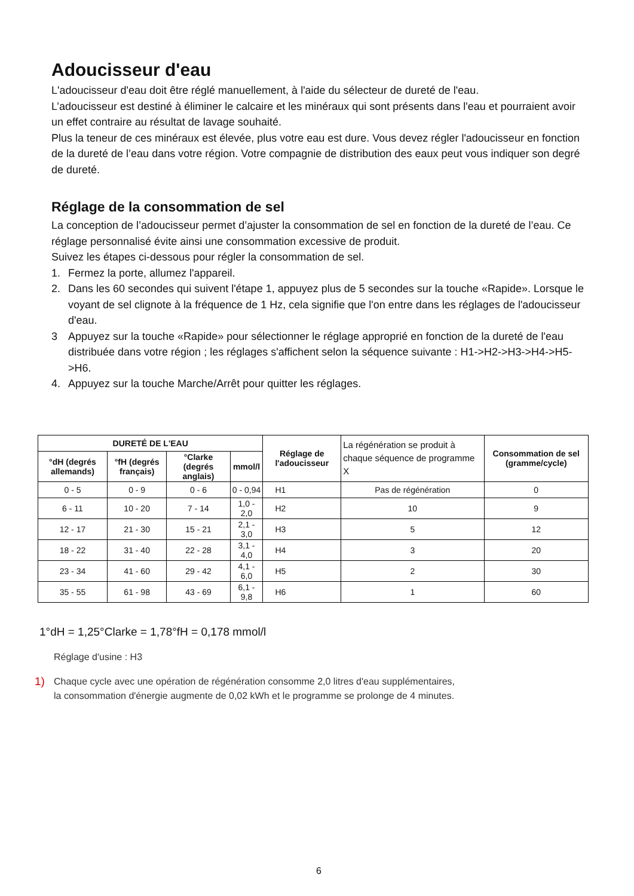Adoucisseur d'eau
L'adoucisseur d'eau doit être réglé manuellement, à l'aide du sélecteur de dureté de l'eau.
L’adoucisseur est destiné à éliminer le calcaire et les minéraux qui sont présents dans l'eau et pourraient avoir un effet contraire au résultat de lavage souhaité.
Plus la teneur de ces minéraux est élevée, plus votre eau est dure. Vous devez régler l'adoucisseur en fonction de la dureté de l’eau dans votre région. Votre compagnie de distribution des eaux peut vous indiquer son degré de dureté.
Réglage de la consommation de sel
La conception de l’adoucisseur permet d’ajuster la consommation de sel en fonction de la dureté de l’eau. Ce réglage personnalisé évite ainsi une consommation excessive de produit.
Suivez les étapes ci-dessous pour régler la consommation de sel.
1. Fermez la porte, allumez l'appareil.
2. Dans les 60 secondes qui suivent l'étape 1, appuyez plus de 5 secondes sur la touche «Rapide». Lorsque le voyant de sel clignote à la fréquence de 1 Hz, cela signifie que l'on entre dans les réglages de l'adoucisseur d'eau.
3 Appuyez sur la touche «Rapide» pour sélectionner le réglage approprié en fonction de la dureté de l'eau distribuée dans votre région ; les réglages s'affichent selon la séquence suivante : H1->H2->H3->H4->H5->H6.
4. Appuyez sur la touche Marche/Arrêt pour quitter les réglages.
| DURETÉ DE L'EAU | | | | Réglage de l'adoucisseur | La régénération se produit à chaque séquence de programme X | Consommation de sel (gramme/cycle) |
| °dH (degrés allemands) | °fH (degrés français) | °Clarke (degrés anglais) | mmol/l | | | |
| 0 - 5 | 0 - 9 | 0 - 6 | 0 - 0,94 | H1 | Pas de régénération | 0 |
| 6 - 11 | 10 - 20 | 7 - 14 | 1,0 - 2,0 | H2 | 10 | 9 |
| 12 - 17 | 21 - 30 | 15 - 21 | 2,1 - 3,0 | H3 | 5 | 12 |
| 18 - 22 | 31 - 40 | 22 - 28 | 3,1 - 4,0 | H4 | 3 | 20 |
| 23 - 34 | 41 - 60 | 29 - 42 | 4,1 - 6,0 | H5 | 2 | 30 |
| 35 - 55 | 61 - 98 | 43 - 69 | 6,1 - 9,8 | H6 | 1 | 60 |
1°dH = 1,25°Clarke = 1,78°fH = 0,178 mmol/l
Réglage d'usine : H3
1) Chaque cycle avec une opération de régénération consomme 2,0 litres d'eau supplémentaires,
la consommation d'énergie augmente de 0,02 kWh et le programme se prolonge de 4 minutes.
6